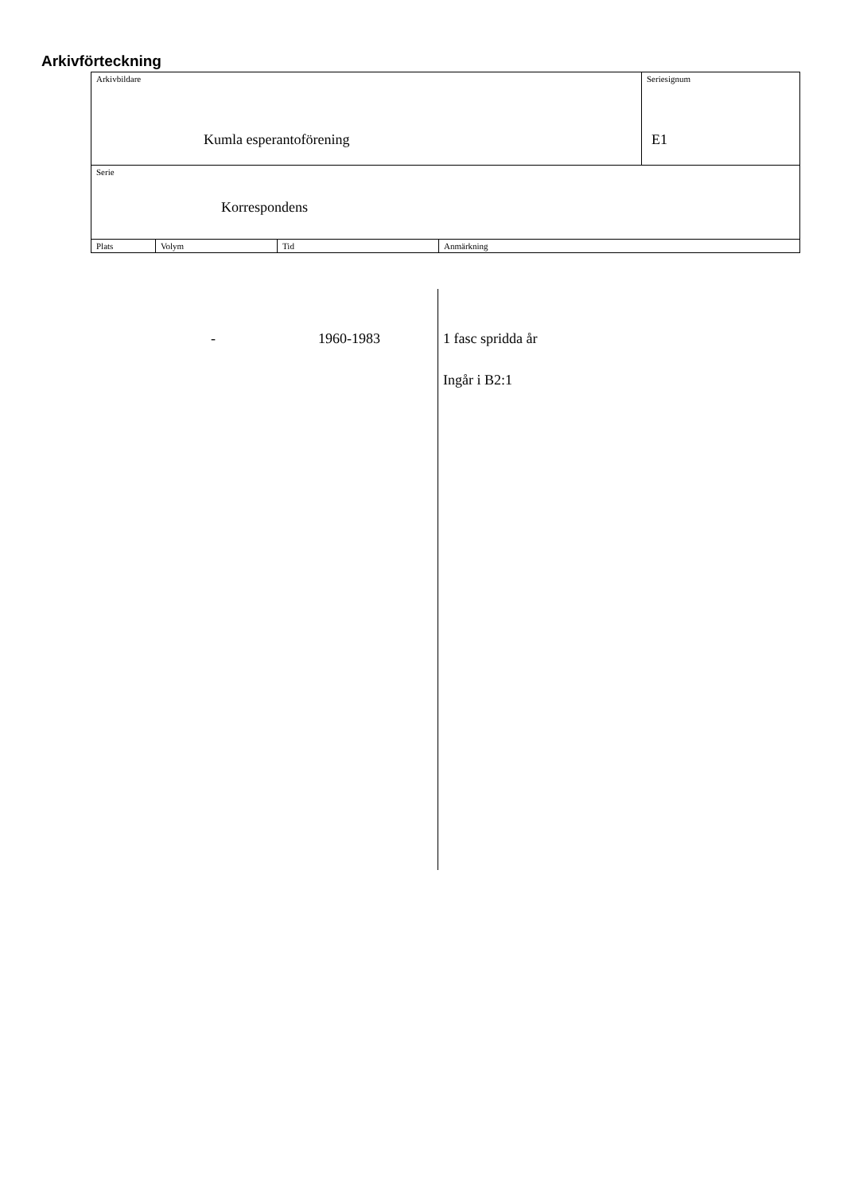Arkivförteckning
| Arkivbildare Kumla esperantoförening | | | | Seriesignum E1 |
| Serie Korrespondens | | | | |
| Plats | Volym | Tid | Anmärkning | |
- 1960-1983 1 fasc spridda år
Ingår i B2:1